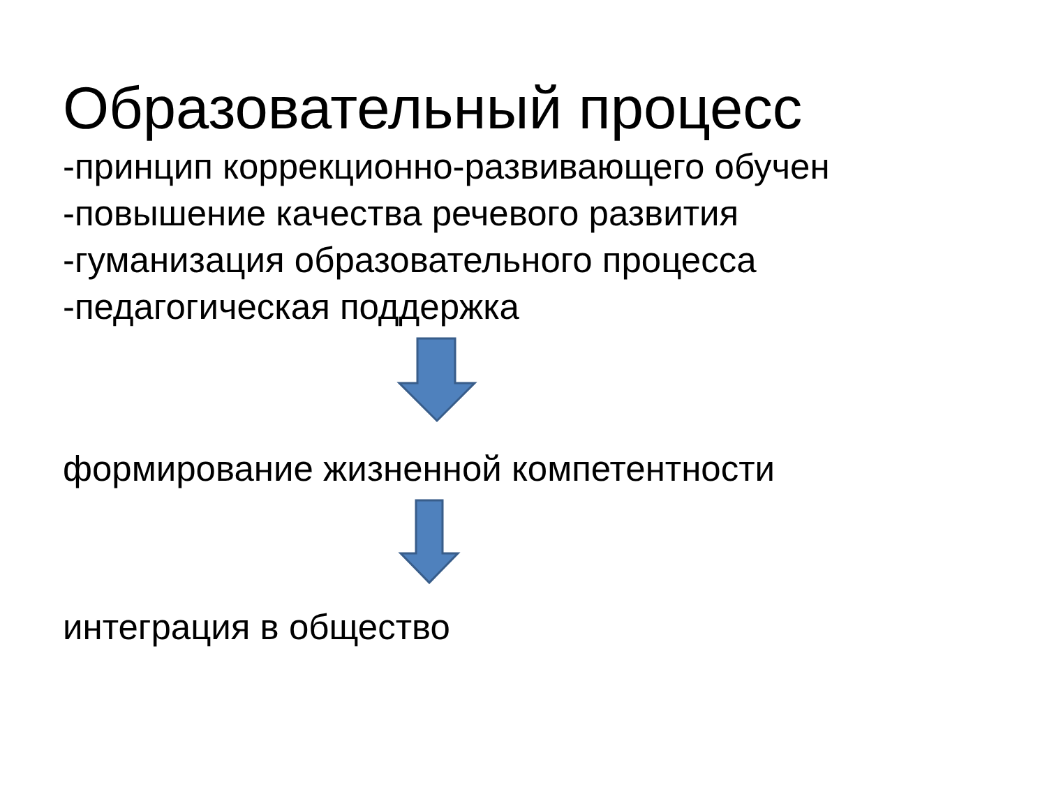Образовательный процесс
-принцип коррекционно-развивающего обучен
-повышение качества речевого развития
-гуманизация образовательного процесса
-педагогическая поддержка
формирование жизненной компетентности
интеграция в общество